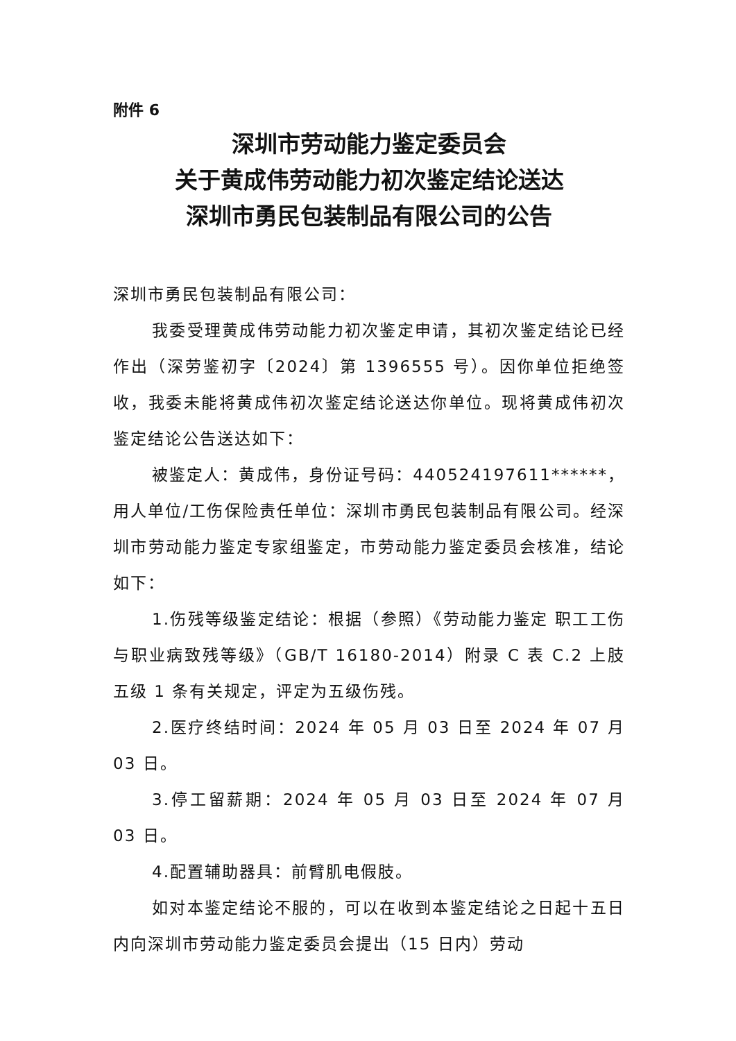附件 6
深圳市劳动能力鉴定委员会
关于黄成伟劳动能力初次鉴定结论送达
深圳市勇民包装制品有限公司的公告
深圳市勇民包装制品有限公司：
我委受理黄成伟劳动能力初次鉴定申请，其初次鉴定结论已经作出（深劳鉴初字〔2024〕第 1396555 号）。因你单位拒绝签收，我委未能将黄成伟初次鉴定结论送达你单位。现将黄成伟初次鉴定结论公告送达如下：
被鉴定人：黄成伟，身份证号码：440524197611******，用人单位/工伤保险责任单位：深圳市勇民包装制品有限公司。经深圳市劳动能力鉴定专家组鉴定，市劳动能力鉴定委员会核准，结论如下：
1.伤残等级鉴定结论：根据（参照）《劳动能力鉴定 职工工伤与职业病致残等级》（GB/T 16180-2014）附录 C 表 C.2 上肢五级 1 条有关规定，评定为五级伤残。
2.医疗终结时间：2024 年 05 月 03 日至 2024 年 07 月 03 日。
3.停工留薪期：2024 年 05 月 03 日至 2024 年 07 月 03 日。
4.配置辅助器具：前臂肌电假肢。
如对本鉴定结论不服的，可以在收到本鉴定结论之日起十五日内向深圳市劳动能力鉴定委员会提出（15 日内）劳动